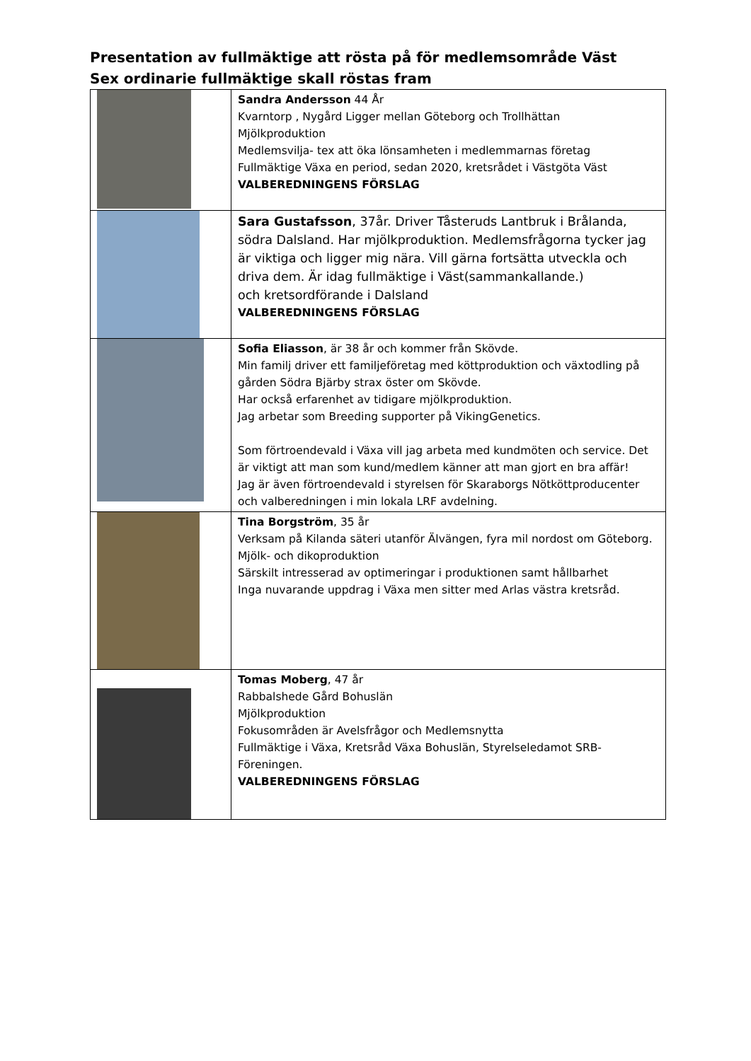Presentation av fullmäktige att rösta på för medlemsområde Väst
Sex ordinarie fullmäktige skall röstas fram
| | Sandra Andersson 44 År Kvarntorp , Nygård Ligger mellan Göteborg och Trollhättan Mjölkproduktion Medlemsvilja- tex att öka lönsamheten i medlemmarnas företag Fullmäktige Växa en period, sedan 2020, kretsrådet i Västgöta Väst VALBEREDNINGENS FÖRSLAG |
| | Sara Gustafsson , 37år. Driver Tåsteruds Lantbruk i Brålanda, södra Dalsland. Har mjölkproduktion. Medlemsfrågorna tycker jag är viktiga och ligger mig nära. Vill gärna fortsätta utveckla och driva dem. Är idag fullmäktige i Väst(sammankallande.) och kretsordförande i Dalsland VALBEREDNINGENS FÖRSLAG |
| | Sofia Eliasson , är 38 år och kommer från Skövde. Min familj driver ett familjeföretag med köttproduktion och växtodling på gården Södra Bjärby strax öster om Skövde. Har också erfarenhet av tidigare mjölkproduktion. Jag arbetar som Breeding supporter på VikingGenetics. Som förtroendevald i Växa vill jag arbeta med kundmöten och service. Det är viktigt att man som kund/medlem känner att man gjort en bra affär! Jag är även förtroendevald i styrelsen för Skaraborgs Nötköttproducenter och valberedningen i min lokala LRF avdelning. |
| | Tina Borgström , 35 år Verksam på Kilanda säteri utanför Älvängen, fyra mil nordost om Göteborg. Mjölk- och dikoproduktion Särskilt intresserad av optimeringar i produktionen samt hållbarhet Inga nuvarande uppdrag i Växa men sitter med Arlas västra kretsråd. |
| | Tomas Moberg , 47 år Rabbalshede Gård Bohuslän Mjölkproduktion Fokusområden är Avelsfrågor och Medlemsnytta Fullmäktige i Växa, Kretsråd Växa Bohuslän, Styrelseledamot SRB-Föreningen. VALBEREDNINGENS FÖRSLAG |